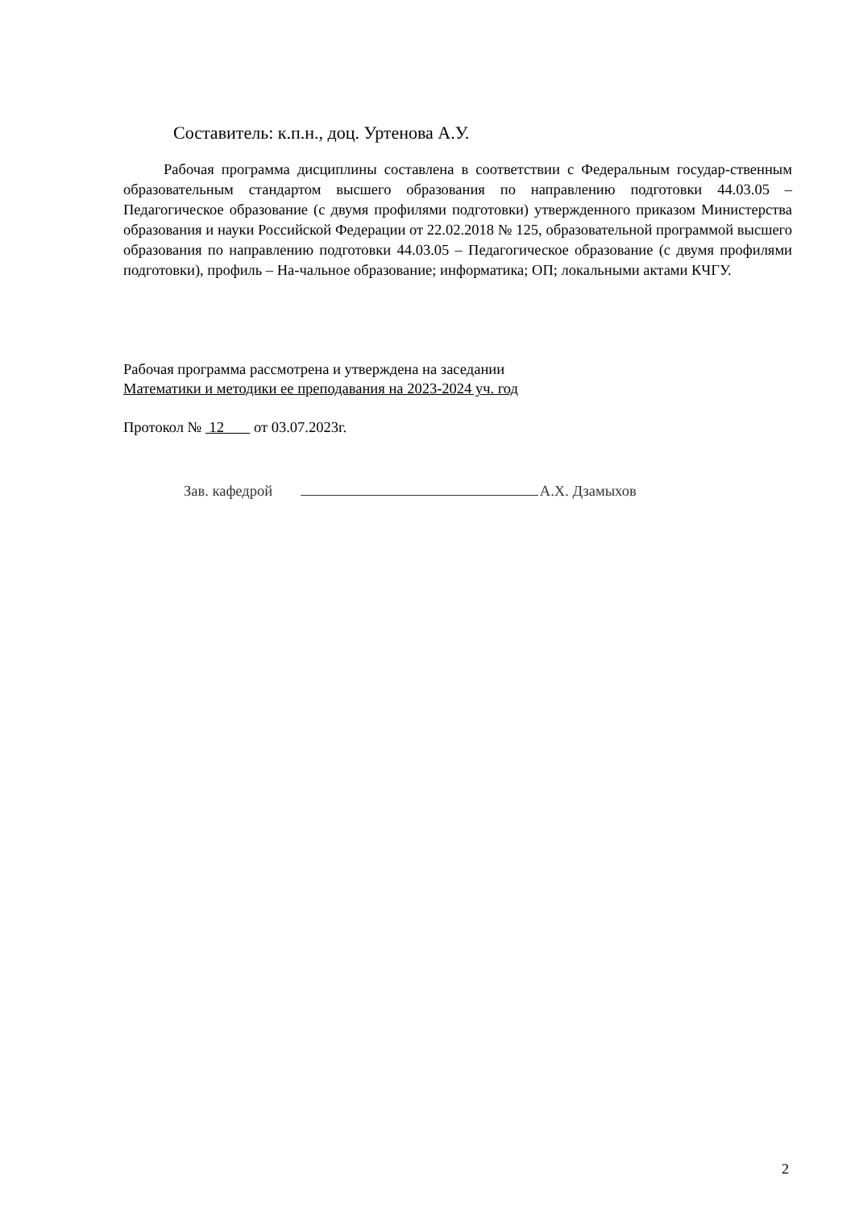Составитель: к.п.н., доц. Уртенова А.У.
Рабочая программа дисциплины составлена в соответствии с Федеральным государ-ственным образовательным стандартом высшего образования по направлению подготовки 44.03.05 – Педагогическое образование (с двумя профилями подготовки) утвержденного приказом Министерства образования и науки Российской Федерации от 22.02.2018 № 125, образовательной программой высшего образования по направлению подготовки 44.03.05 – Педагогическое образование (с двумя профилями подготовки), профиль – На-чальное образование; информатика; ОП; локальными актами КЧГУ.
Рабочая программа рассмотрена и утверждена на заседании
Математики и методики ее преподавания на 2023-2024 уч. год
Протокол № 12 от 03.07.2023г.
Зав. кафедрой А.Х. Дзамыхов
2